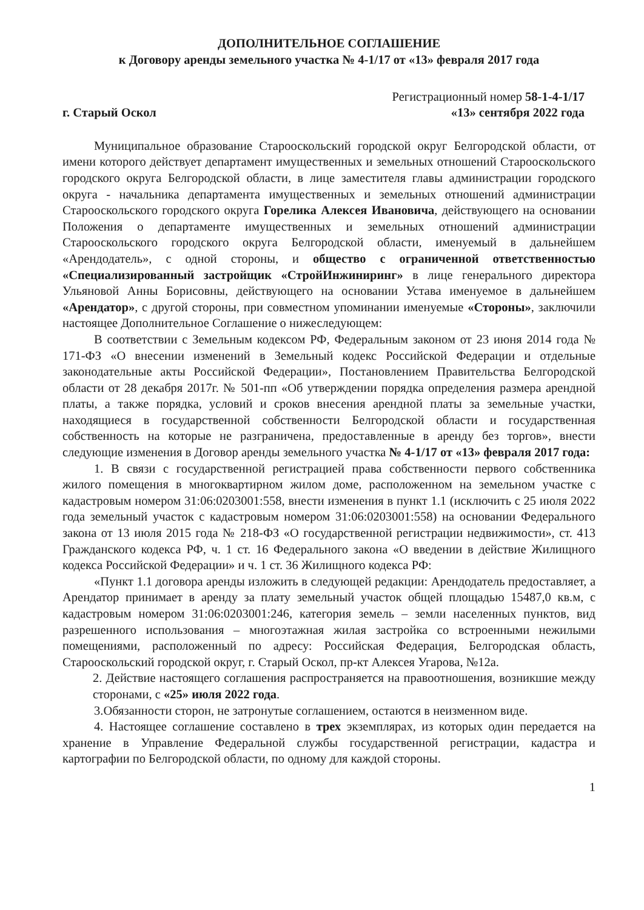ДОПОЛНИТЕЛЬНОЕ СОГЛАШЕНИЕ
к Договору аренды земельного участка № 4-1/17 от «13» февраля 2017 года
Регистрационный номер 58-1-4-1/17
г. Старый Оскол «13» сентября 2022 года
Муниципальное образование Старооскольский городской округ Белгородской области, от имени которого действует департамент имущественных и земельных отношений Старооскольского городского округа Белгородской области, в лице заместителя главы администрации городского округа - начальника департамента имущественных и земельных отношений администрации Старооскольского городского округа Горелика Алексея Ивановича, действующего на основании Положения о департаменте имущественных и земельных отношений администрации Старооскольского городского округа Белгородской области, именуемый в дальнейшем «Арендодатель», с одной стороны, и общество с ограниченной ответственностью «Специализированный застройщик «СтройИнжиниринг» в лице генерального директора Ульяновой Анны Борисовны, действующего на основании Устава именуемое в дальнейшем «Арендатор», с другой стороны, при совместном упоминании именуемые «Стороны», заключили настоящее Дополнительное Соглашение о нижеследующем:
В соответствии с Земельным кодексом РФ, Федеральным законом от 23 июня 2014 года № 171-ФЗ «О внесении изменений в Земельный кодекс Российской Федерации и отдельные законодательные акты Российской Федерации», Постановлением Правительства Белгородской области от 28 декабря 2017г. № 501-пп «Об утверждении порядка определения размера арендной платы, а также порядка, условий и сроков внесения арендной платы за земельные участки, находящиеся в государственной собственности Белгородской области и государственная собственность на которые не разграничена, предоставленные в аренду без торгов», внести следующие изменения в Договор аренды земельного участка № 4-1/17 от «13» февраля 2017 года:
1. В связи с государственной регистрацией права собственности первого собственника жилого помещения в многоквартирном жилом доме, расположенном на земельном участке с кадастровым номером 31:06:0203001:558, внести изменения в пункт 1.1 (исключить с 25 июля 2022 года земельный участок с кадастровым номером 31:06:0203001:558) на основании Федерального закона от 13 июля 2015 года № 218-ФЗ «О государственной регистрации недвижимости», ст. 413 Гражданского кодекса РФ, ч. 1 ст. 16 Федерального закона «О введении в действие Жилищного кодекса Российской Федерации» и ч. 1 ст. 36 Жилищного кодекса РФ:
«Пункт 1.1 договора аренды изложить в следующей редакции: Арендодатель предоставляет, а Арендатор принимает в аренду за плату земельный участок общей площадью 15487,0 кв.м, с кадастровым номером 31:06:0203001:246, категория земель – земли населенных пунктов, вид разрешенного использования – многоэтажная жилая застройка со встроенными нежилыми помещениями, расположенный по адресу: Российская Федерация, Белгородская область, Старооскольский городской округ, г. Старый Оскол, пр-кт Алексея Угарова, №12а.
2. Действие настоящего соглашения распространяется на правоотношения, возникшие между сторонами, с «25» июля 2022 года.
3.Обязанности сторон, не затронутые соглашением, остаются в неизменном виде.
4. Настоящее соглашение составлено в трех экземплярах, из которых один передается на хранение в Управление Федеральной службы государственной регистрации, кадастра и картографии по Белгородской области, по одному для каждой стороны.
1